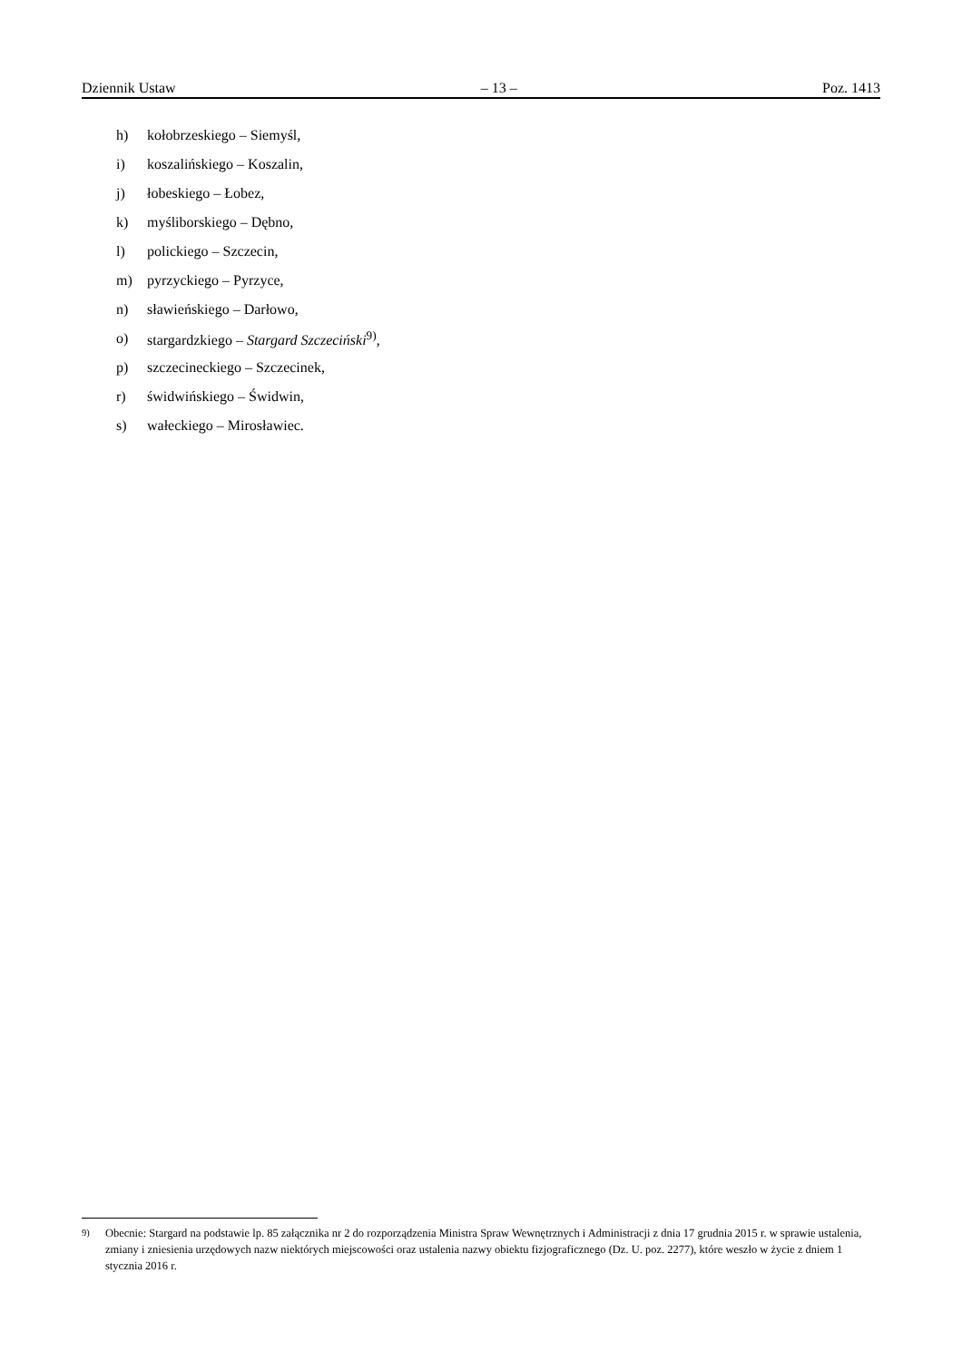Dziennik Ustaw – 13 – Poz. 1413
h) kołobrzeskiego – Siemyśl,
i) koszalińskiego – Koszalin,
j) łobeskiego – Łobez,
k) myśliborskiego – Dębno,
l) polickiego – Szczecin,
m) pyrzyckiego – Pyrzyce,
n) sławieńskiego – Darłowo,
o) stargardzkiego – Stargard Szczeciński<sup>9)</sup>,
p) szczecineckiego – Szczecinek,
r) świdwińskiego – Świdwin,
s) wałeckiego – Mirosławiec.
<sup>9)</sup> Obecnie: Stargard na podstawie lp. 85 załącznika nr 2 do rozporządzenia Ministra Spraw Wewnętrznych i Administracji z dnia 17 grudnia 2015 r. w sprawie ustalenia, zmiany i zniesienia urzędowych nazw niektórych miejscowości oraz ustalenia nazwy obiektu fizjograficznego (Dz. U. poz. 2277), które weszło w życie z dniem 1 stycznia 2016 r.